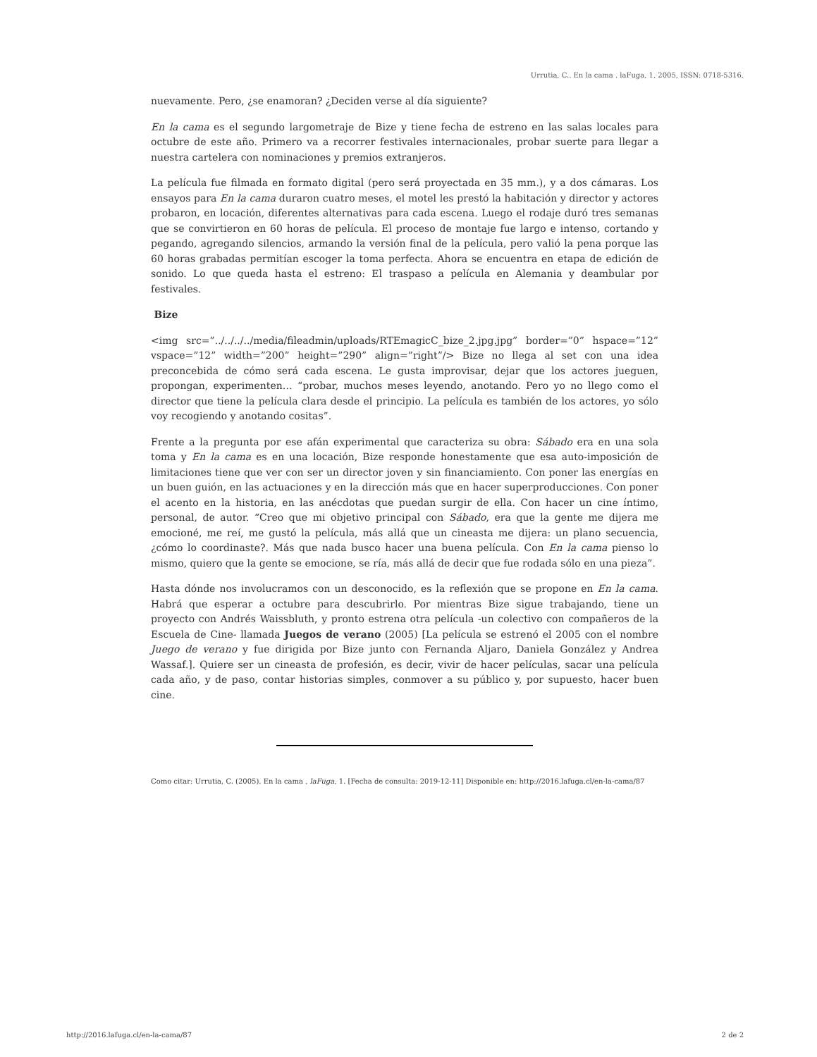Urrutia, C.. En la cama . laFuga, 1, 2005, ISSN: 0718-5316.
nuevamente. Pero, ¿se enamoran? ¿Deciden verse al día siguiente?
En la cama es el segundo largometraje de Bize y tiene fecha de estreno en las salas locales para octubre de este año. Primero va a recorrer festivales internacionales, probar suerte para llegar a nuestra cartelera con nominaciones y premios extranjeros.
La película fue filmada en formato digital (pero será proyectada en 35 mm.), y a dos cámaras. Los ensayos para En la cama duraron cuatro meses, el motel les prestó la habitación y director y actores probaron, en locación, diferentes alternativas para cada escena. Luego el rodaje duró tres semanas que se convirtieron en 60 horas de película. El proceso de montaje fue largo e intenso, cortando y pegando, agregando silencios, armando la versión final de la película, pero valió la pena porque las 60 horas grabadas permitían escoger la toma perfecta. Ahora se encuentra en etapa de edición de sonido. Lo que queda hasta el estreno: El traspaso a película en Alemania y deambular por festivales.
Bize
<img src=”../../../../media/fileadmin/uploads/RTEmagicC_bize_2.jpg.jpg” border=”0” hspace=”12” vspace=”12” width=”200” height=”290” align=”right”/> Bize no llega al set con una idea preconcebida de cómo será cada escena. Le gusta improvisar, dejar que los actores jueguen, propongan, experimenten… “probar, muchos meses leyendo, anotando. Pero yo no llego como el director que tiene la película clara desde el principio. La película es también de los actores, yo sólo voy recogiendo y anotando cositas”.
Frente a la pregunta por ese afán experimental que caracteriza su obra: Sábado era en una sola toma y En la cama es en una locación, Bize responde honestamente que esa auto-imposición de limitaciones tiene que ver con ser un director joven y sin financiamiento. Con poner las energías en un buen guión, en las actuaciones y en la dirección más que en hacer superproducciones. Con poner el acento en la historia, en las anécdotas que puedan surgir de ella. Con hacer un cine íntimo, personal, de autor. “Creo que mi objetivo principal con Sábado, era que la gente me dijera me emocioné, me reí, me gustó la película, más allá que un cineasta me dijera: un plano secuencia, ¿cómo lo coordinaste?. Más que nada busco hacer una buena película. Con En la cama pienso lo mismo, quiero que la gente se emocione, se ría, más allá de decir que fue rodada sólo en una pieza”.
Hasta dónde nos involucramos con un desconocido, es la reflexión que se propone en En la cama. Habrá que esperar a octubre para descubrirlo. Por mientras Bize sigue trabajando, tiene un proyecto con Andrés Waissbluth, y pronto estrena otra película -un colectivo con compañeros de la Escuela de Cine- llamada Juegos de verano (2005) [La película se estrenó el 2005 con el nombre Juego de verano y fue dirigida por Bize junto con Fernanda Aljaro, Daniela González y Andrea Wassaf.]. Quiere ser un cineasta de profesión, es decir, vivir de hacer películas, sacar una película cada año, y de paso, contar historias simples, conmover a su público y, por supuesto, hacer buen cine.
Como citar: Urrutia, C. (2005). En la cama , laFuga, 1. [Fecha de consulta: 2019-12-11] Disponible en: http://2016.lafuga.cl/en-la-cama/87
http://2016.lafuga.cl/en-la-cama/87 2 de 2